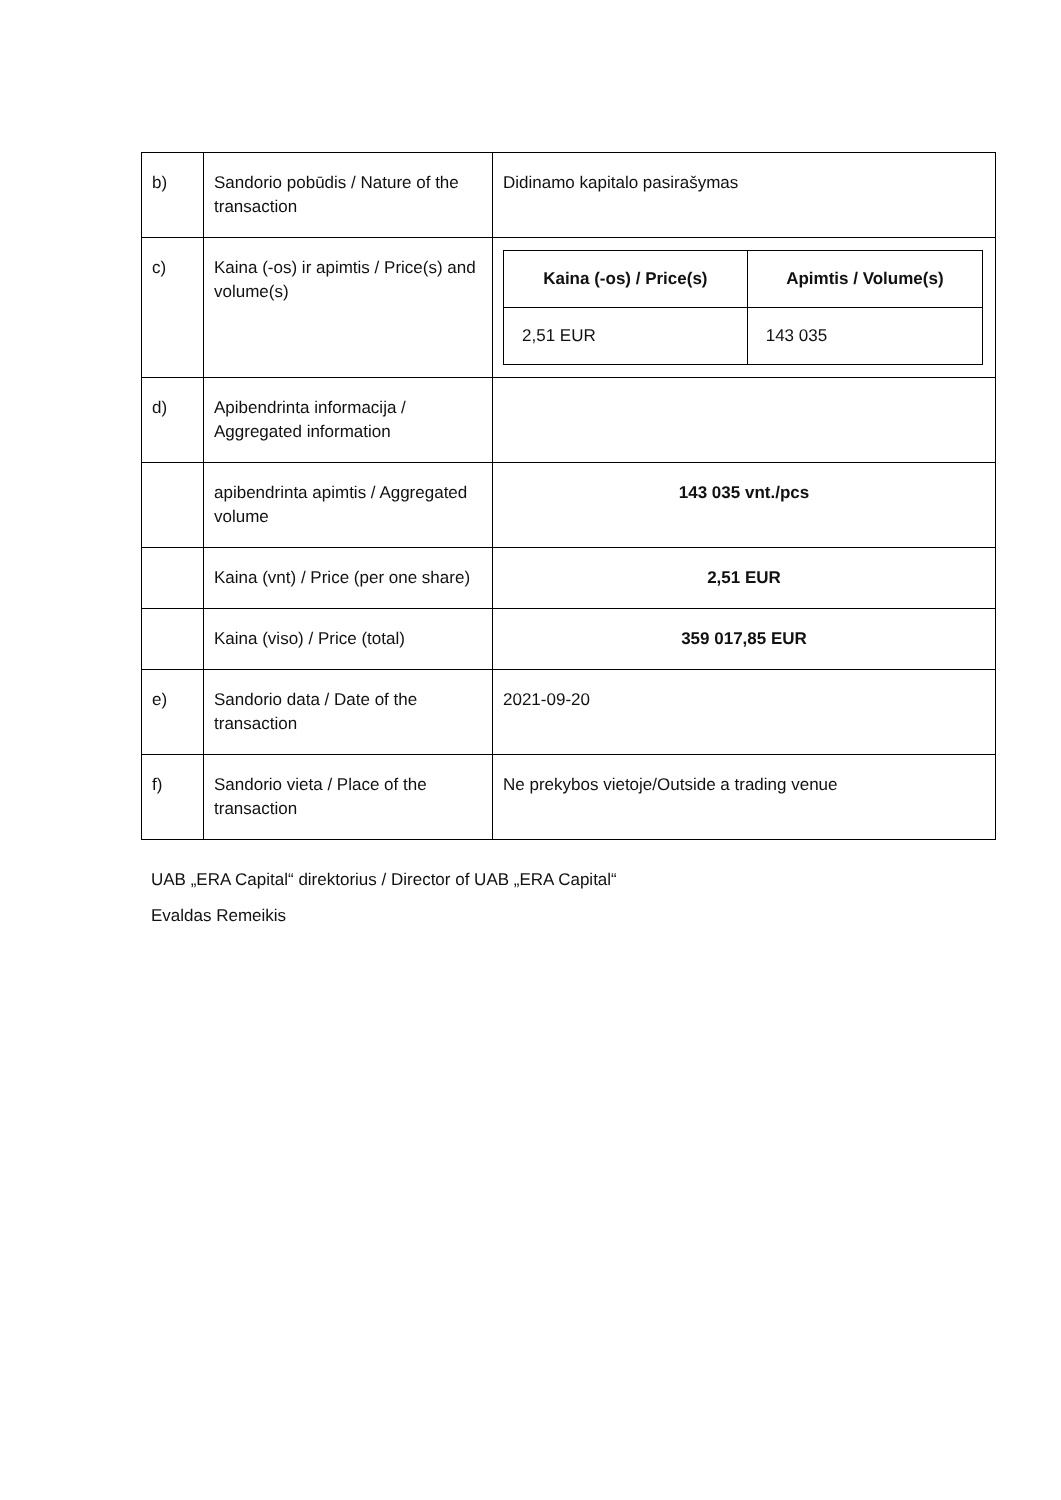| b) | Sandorio pobūdis / Nature of the transaction | Didinamo kapitalo pasirašymas |
| c) | Kaina (-os) ir apimtis / Price(s) and volume(s) | / Kaina (-os) / Price(s) / Apimtis / Volume(s) / / --- / --- / / 2,51 EUR / 143 035 / |
| d) | Apibendrinta informacija / Aggregated information | |
| | apibendrinta apimtis / Aggregated volume | 143 035 vnt./pcs |
| | Kaina (vnt) / Price (per one share) | 2,51 EUR |
| | Kaina (viso) / Price (total) | 359 017,85 EUR |
| e) | Sandorio data / Date of the transaction | 2021-09-20 |
| f) | Sandorio vieta / Place of the transaction | Ne prekybos vietoje/Outside a trading venue |
UAB „ERA Capital“ direktorius / Director of UAB „ERA Capital“
Evaldas Remeikis